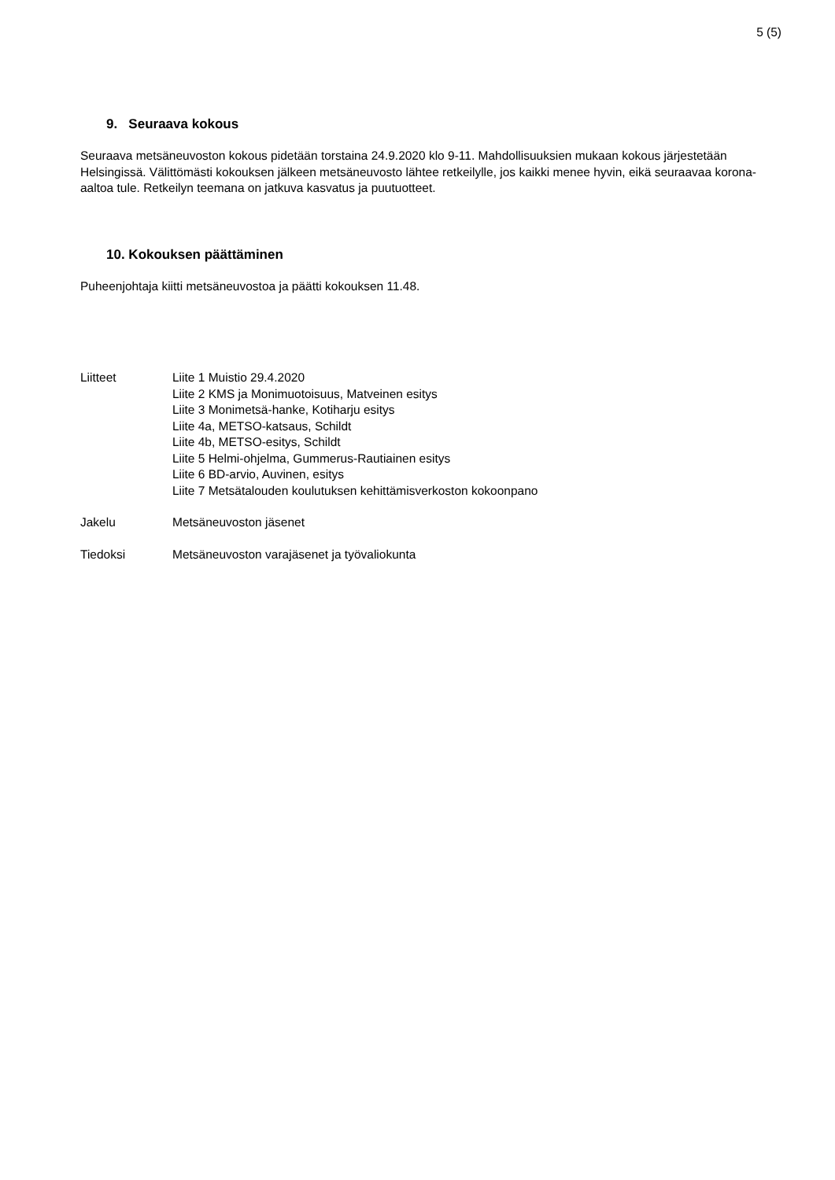5 (5)
9. Seuraava kokous
Seuraava metsäneuvoston kokous pidetään torstaina 24.9.2020 klo 9-11. Mahdollisuuksien mukaan kokous järjestetään Helsingissä. Välittömästi kokouksen jälkeen metsäneuvosto lähtee retkeilylle, jos kaikki menee hyvin, eikä seuraavaa korona-aaltoa tule. Retkeilyn teemana on jatkuva kasvatus ja puutuotteet.
10. Kokouksen päättäminen
Puheenjohtaja kiitti metsäneuvostoa ja päätti kokouksen 11.48.
Liitteet Liite 1 Muistio 29.4.2020
Liite 2 KMS ja Monimuotoisuus, Matveinen esitys
Liite 3 Monimetsä-hanke, Kotiharju esitys
Liite 4a, METSO-katsaus, Schildt
Liite 4b, METSO-esitys, Schildt
Liite 5 Helmi-ohjelma, Gummerus-Rautiainen esitys
Liite 6 BD-arvio, Auvinen, esitys
Liite 7 Metsätalouden koulutuksen kehittämisverkoston kokoonpano
Jakelu Metsäneuvoston jäsenet
Tiedoksi Metsäneuvoston varajäsenet ja työvaliokunta